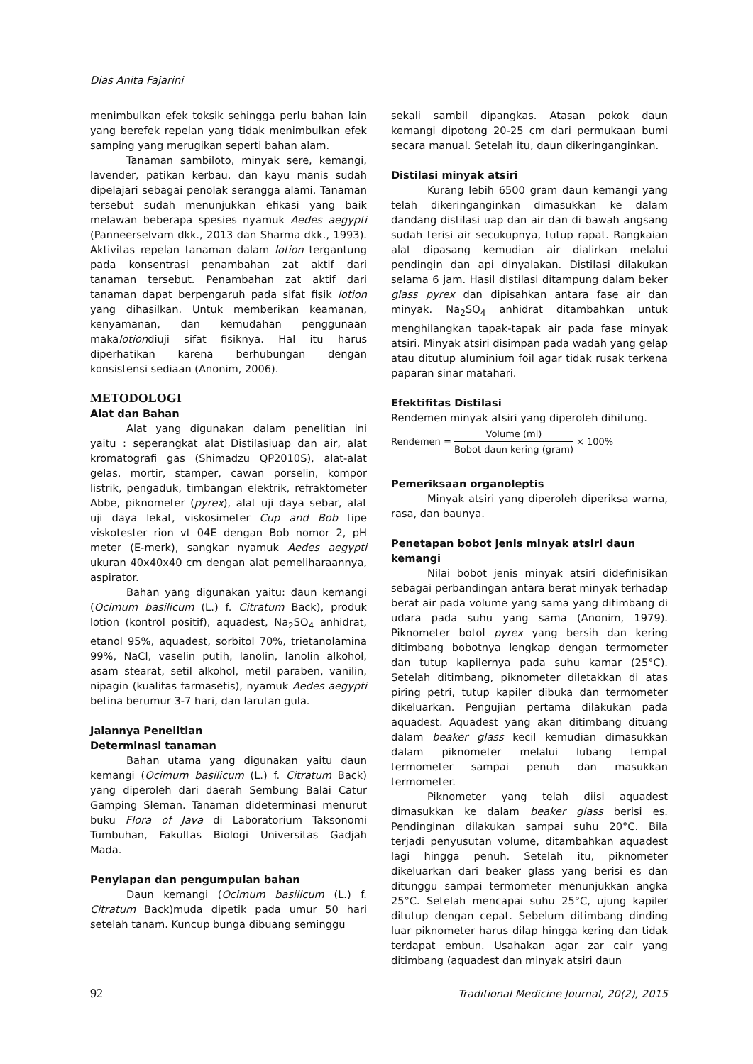Dias Anita Fajarini
menimbulkan efek toksik sehingga perlu bahan lain yang berefek repelan yang tidak menimbulkan efek samping yang merugikan seperti bahan alam.
Tanaman sambiloto, minyak sere, kemangi, lavender, patikan kerbau, dan kayu manis sudah dipelajari sebagai penolak serangga alami. Tanaman tersebut sudah menunjukkan efikasi yang baik melawan beberapa spesies nyamuk Aedes aegypti (Panneerselvam dkk., 2013 dan Sharma dkk., 1993). Aktivitas repelan tanaman dalam lotion tergantung pada konsentrasi penambahan zat aktif dari tanaman tersebut. Penambahan zat aktif dari tanaman dapat berpengaruh pada sifat fisik lotion yang dihasilkan. Untuk memberikan keamanan, kenyamanan, dan kemudahan penggunaan makalotiondiuji sifat fisiknya. Hal itu harus diperhatikan karena berhubungan dengan konsistensi sediaan (Anonim, 2006).
METODOLOGI
Alat dan Bahan
Alat yang digunakan dalam penelitian ini yaitu : seperangkat alat Distilasiuap dan air, alat kromatografi gas (Shimadzu QP2010S), alat-alat gelas, mortir, stamper, cawan porselin, kompor listrik, pengaduk, timbangan elektrik, refraktometer Abbe, piknometer (pyrex), alat uji daya sebar, alat uji daya lekat, viskosimeter Cup and Bob tipe viskotester rion vt 04E dengan Bob nomor 2, pH meter (E-merk), sangkar nyamuk Aedes aegypti ukuran 40x40x40 cm dengan alat pemeliharaannya, aspirator.
Bahan yang digunakan yaitu: daun kemangi (Ocimum basilicum (L.) f. Citratum Back), produk lotion (kontrol positif), aquadest, Na<sub>2</sub>SO<sub>4</sub> anhidrat, etanol 95%, aquadest, sorbitol 70%, trietanolamina 99%, NaCl, vaselin putih, lanolin, lanolin alkohol, asam stearat, setil alkohol, metil paraben, vanilin, nipagin (kualitas farmasetis), nyamuk Aedes aegypti betina berumur 3-7 hari, dan larutan gula.
Jalannya Penelitian
Determinasi tanaman
Bahan utama yang digunakan yaitu daun kemangi (Ocimum basilicum (L.) f. Citratum Back) yang diperoleh dari daerah Sembung Balai Catur Gamping Sleman. Tanaman dideterminasi menurut buku Flora of Java di Laboratorium Taksonomi Tumbuhan, Fakultas Biologi Universitas Gadjah Mada.
Penyiapan dan pengumpulan bahan
Daun kemangi (Ocimum basilicum (L.) f. Citratum Back)muda dipetik pada umur 50 hari setelah tanam. Kuncup bunga dibuang seminggu
sekali sambil dipangkas. Atasan pokok daun kemangi dipotong 20-25 cm dari permukaan bumi secara manual. Setelah itu, daun dikeringanginkan.
Distilasi minyak atsiri
Kurang lebih 6500 gram daun kemangi yang telah dikeringanginkan dimasukkan ke dalam dandang distilasi uap dan air dan di bawah angsang sudah terisi air secukupnya, tutup rapat. Rangkaian alat dipasang kemudian air dialirkan melalui pendingin dan api dinyalakan. Distilasi dilakukan selama 6 jam. Hasil distilasi ditampung dalam beker glass pyrex dan dipisahkan antara fase air dan minyak. Na<sub>2</sub>SO<sub>4</sub> anhidrat ditambahkan untuk menghilangkan tapak-tapak air pada fase minyak atsiri. Minyak atsiri disimpan pada wadah yang gelap atau ditutup aluminium foil agar tidak rusak terkena paparan sinar matahari.
Efektifitas Distilasi
Rendemen minyak atsiri yang diperoleh dihitung.
Rendemen = Volume (ml) Bobot daun kering (gram) × 100%
Pemeriksaan organoleptis
Minyak atsiri yang diperoleh diperiksa warna, rasa, dan baunya.
Penetapan bobot jenis minyak atsiri daun kemangi
Nilai bobot jenis minyak atsiri didefinisikan sebagai perbandingan antara berat minyak terhadap berat air pada volume yang sama yang ditimbang di udara pada suhu yang sama (Anonim, 1979). Piknometer botol pyrex yang bersih dan kering ditimbang bobotnya lengkap dengan termometer dan tutup kapilernya pada suhu kamar (25°C). Setelah ditimbang, piknometer diletakkan di atas piring petri, tutup kapiler dibuka dan termometer dikeluarkan. Pengujian pertama dilakukan pada aquadest. Aquadest yang akan ditimbang dituang dalam beaker glass kecil kemudian dimasukkan dalam piknometer melalui lubang tempat termometer sampai penuh dan masukkan termometer.
Piknometer yang telah diisi aquadest dimasukkan ke dalam beaker glass berisi es. Pendinginan dilakukan sampai suhu 20°C. Bila terjadi penyusutan volume, ditambahkan aquadest lagi hingga penuh. Setelah itu, piknometer dikeluarkan dari beaker glass yang berisi es dan ditunggu sampai termometer menunjukkan angka 25°C. Setelah mencapai suhu 25°C, ujung kapiler ditutup dengan cepat. Sebelum ditimbang dinding luar piknometer harus dilap hingga kering dan tidak terdapat embun. Usahakan agar zar cair yang ditimbang (aquadest dan minyak atsiri daun
92 Traditional Medicine Journal, 20(2), 2015